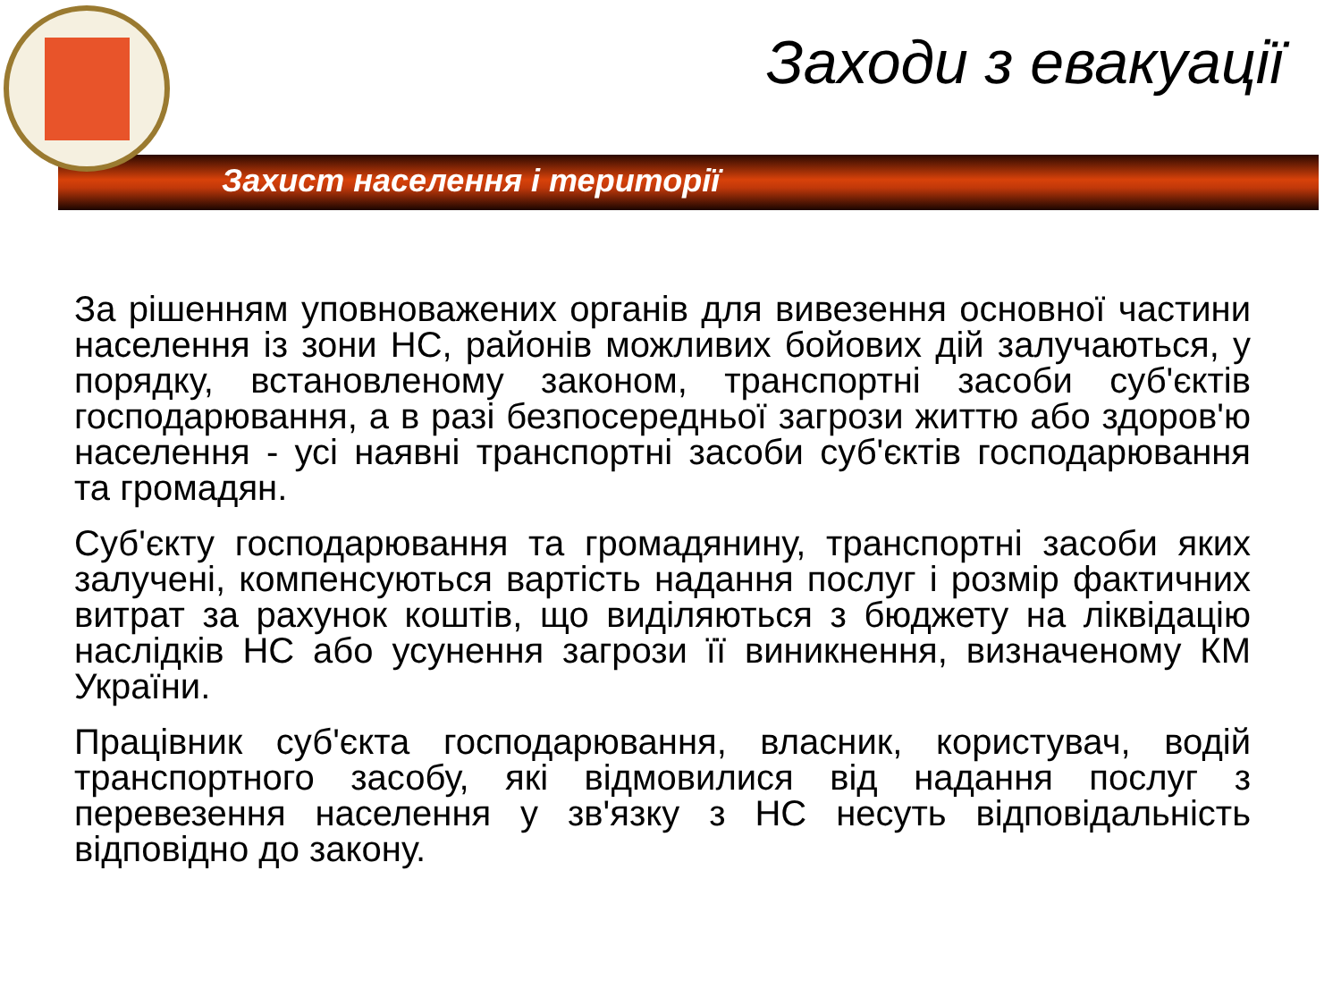Заходи з евакуації
Захист населення і території
За рішенням уповноважених органів для вивезення основної частини населення із зони НС, районів можливих бойових дій залучаються, у порядку, встановленому законом, транспортні засоби суб'єктів господарювання, а в разі безпосередньої загрози життю або здоров'ю населення - усі наявні транспортні засоби суб'єктів господарювання та громадян.
Суб'єкту господарювання та громадянину, транспортні засоби яких залучені, компенсуються вартість надання послуг і розмір фактичних витрат за рахунок коштів, що виділяються з бюджету на ліквідацію наслідків НС або усунення загрози її виникнення, визначеному КМ України.
Працівник суб'єкта господарювання, власник, користувач, водій транспортного засобу, які відмовилися від надання послуг з перевезення населення у зв'язку з НС несуть відповідальність відповідно до закону.